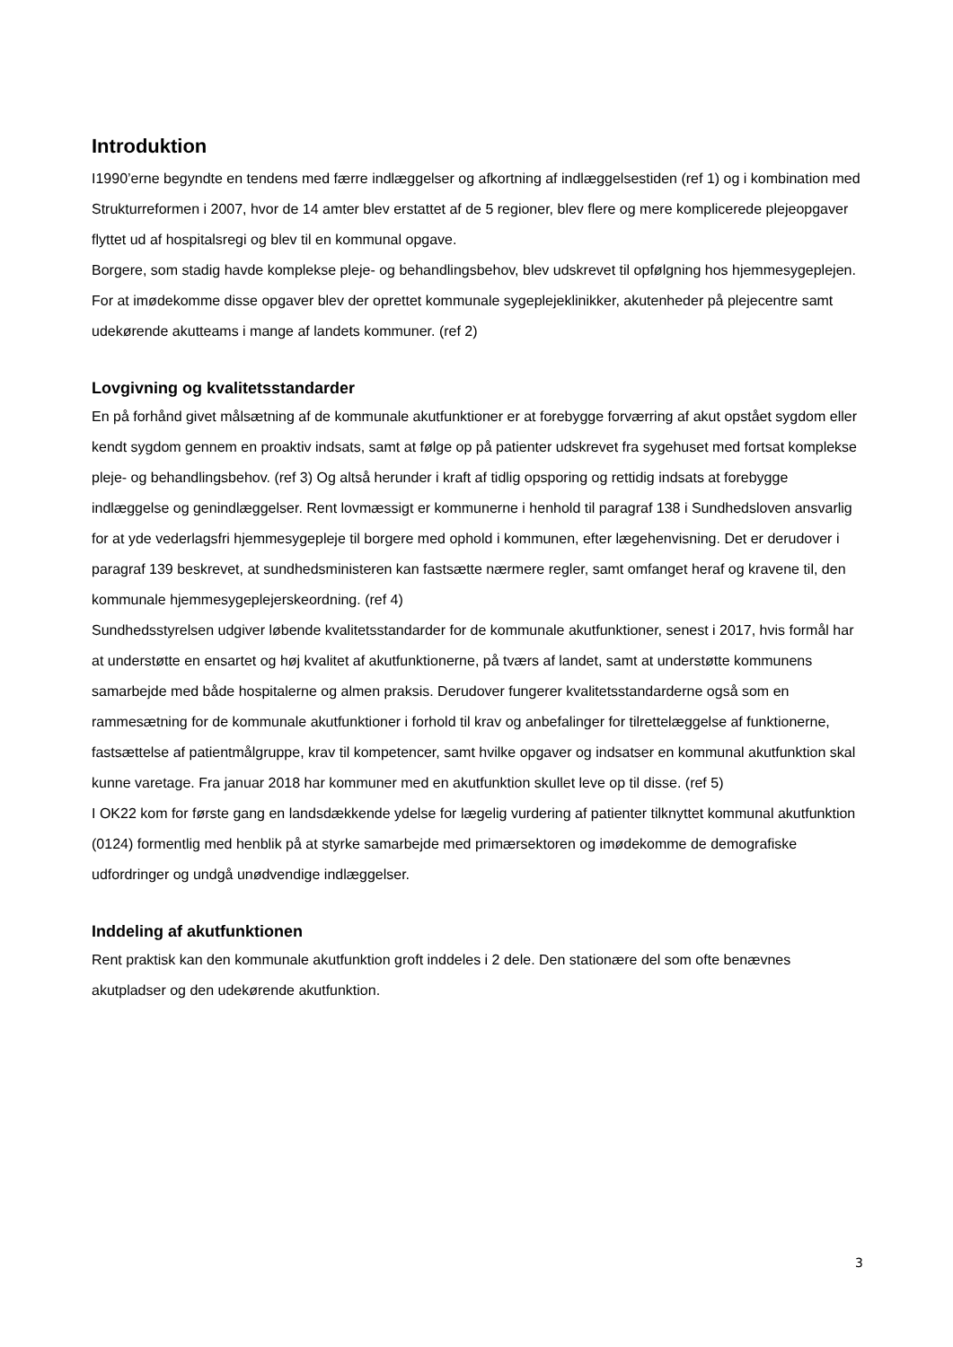Introduktion
I1990’erne begyndte en tendens med færre indlæggelser og afkortning af indlæggelsestiden (ref 1) og i kombination med Strukturreformen i 2007, hvor de 14 amter blev erstattet af de 5 regioner, blev flere og mere komplicerede plejeopgaver flyttet ud af hospitalsregi og blev til en kommunal opgave.
Borgere, som stadig havde komplekse pleje- og behandlingsbehov, blev udskrevet til opfølgning hos hjemmesygeplejen.
For at imødekomme disse opgaver blev der oprettet kommunale sygeplejeklinikker, akutenheder på plejecentre samt udekørende akutteams i mange af landets kommuner. (ref 2)
Lovgivning og kvalitetsstandarder
En på forhånd givet målsætning af de kommunale akutfunktioner er at forebygge forværring af akut opstået sygdom eller kendt sygdom gennem en proaktiv indsats, samt at følge op på patienter udskrevet fra sygehuset med fortsat komplekse pleje- og behandlingsbehov. (ref 3) Og altså herunder i kraft af tidlig opsporing og rettidig indsats at forebygge indlæggelse og genindlæggelser. Rent lovmæssigt er kommunerne i henhold til paragraf 138 i Sundhedsloven ansvarlig for at yde vederlagsfri hjemmesygepleje til borgere med ophold i kommunen, efter lægehenvisning. Det er derudover i paragraf 139 beskrevet, at sundhedsministeren kan fastsætte nærmere regler, samt omfanget heraf og kravene til, den kommunale hjemmesygeplejerskeordning. (ref 4)
Sundhedsstyrelsen udgiver løbende kvalitetsstandarder for de kommunale akutfunktioner, senest i 2017, hvis formål har at understøtte en ensartet og høj kvalitet af akutfunktionerne, på tværs af landet, samt at understøtte kommunens samarbejde med både hospitalerne og almen praksis. Derudover fungerer kvalitetsstandarderne også som en rammesætning for de kommunale akutfunktioner i forhold til krav og anbefalinger for tilrettelæggelse af funktionerne, fastsættelse af patientmålgruppe, krav til kompetencer, samt hvilke opgaver og indsatser en kommunal akutfunktion skal kunne varetage. Fra januar 2018 har kommuner med en akutfunktion skullet leve op til disse. (ref 5)
I OK22 kom for første gang en landsdækkende ydelse for lægelig vurdering af patienter tilknyttet kommunal akutfunktion (0124) formentlig med henblik på at styrke samarbejde med primærsektoren og imødekomme de demografiske udfordringer og undgå unødvendige indlæggelser.
Inddeling af akutfunktionen
Rent praktisk kan den kommunale akutfunktion groft inddeles i 2 dele. Den stationære del som ofte benævnes akutpladser og den udekørende akutfunktion.
3